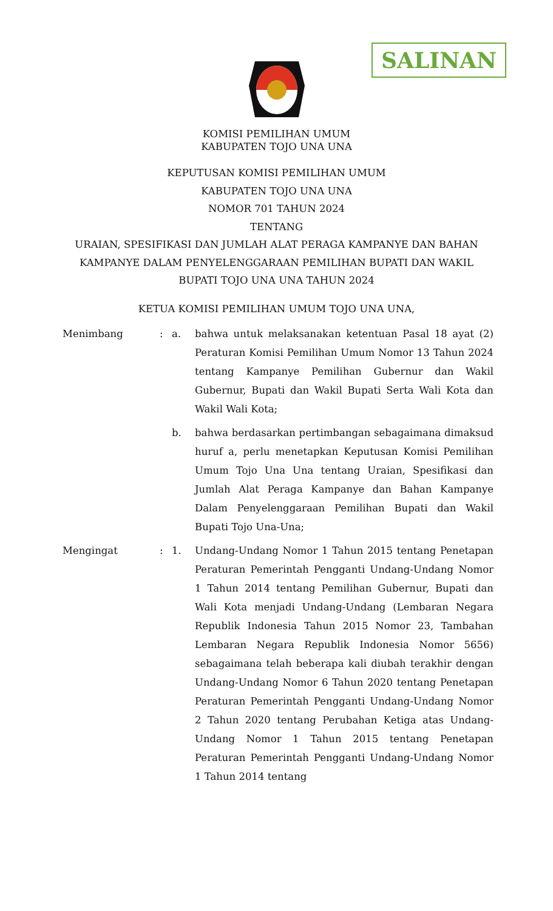SALINAN
KOMISI PEMILIHAN UMUM
KABUPATEN TOJO UNA UNA
KEPUTUSAN KOMISI PEMILIHAN UMUM
KABUPATEN TOJO UNA UNA
NOMOR 701 TAHUN 2024
TENTANG
URAIAN, SPESIFIKASI DAN JUMLAH ALAT PERAGA KAMPANYE DAN BAHAN
KAMPANYE DALAM PENYELENGGARAAN PEMILIHAN BUPATI DAN WAKIL
BUPATI TOJO UNA UNA TAHUN 2024
KETUA KOMISI PEMILIHAN UMUM TOJO UNA UNA,
| Menimbang | : | a. | bahwa untuk melaksanakan ketentuan Pasal 18 ayat (2) Peraturan Komisi Pemilihan Umum Nomor 13 Tahun 2024 tentang Kampanye Pemilihan Gubernur dan Wakil Gubernur, Bupati dan Wakil Bupati Serta Wali Kota dan Wakil Wali Kota; |
| | | b. | bahwa berdasarkan pertimbangan sebagaimana dimaksud huruf a, perlu menetapkan Keputusan Komisi Pemilihan Umum Tojo Una Una tentang Uraian, Spesifikasi dan Jumlah Alat Peraga Kampanye dan Bahan Kampanye Dalam Penyelenggaraan Pemilihan Bupati dan Wakil Bupati Tojo Una-Una; |
| Mengingat | : | 1. | Undang-Undang Nomor 1 Tahun 2015 tentang Penetapan Peraturan Pemerintah Pengganti Undang-Undang Nomor 1 Tahun 2014 tentang Pemilihan Gubernur, Bupati dan Wali Kota menjadi Undang-Undang (Lembaran Negara Republik Indonesia Tahun 2015 Nomor 23, Tambahan Lembaran Negara Republik Indonesia Nomor 5656) sebagaimana telah beberapa kali diubah terakhir dengan Undang-Undang Nomor 6 Tahun 2020 tentang Penetapan Peraturan Pemerintah Pengganti Undang-Undang Nomor 2 Tahun 2020 tentang Perubahan Ketiga atas Undang-Undang Nomor 1 Tahun 2015 tentang Penetapan Peraturan Pemerintah Pengganti Undang-Undang Nomor 1 Tahun 2014 tentang |